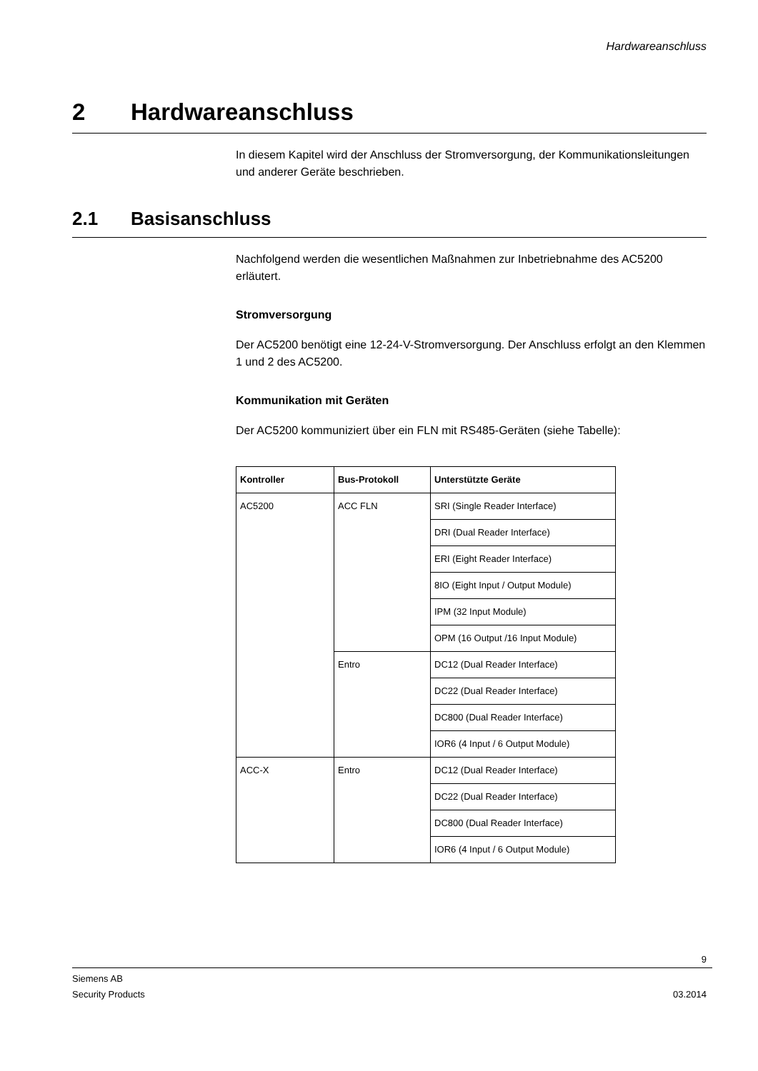Hardwareanschluss
2 Hardwareanschluss
In diesem Kapitel wird der Anschluss der Stromversorgung, der Kommunikationsleitungen und anderer Geräte beschrieben.
2.1 Basisanschluss
Nachfolgend werden die wesentlichen Maßnahmen zur Inbetriebnahme des AC5200 erläutert.
Stromversorgung
Der AC5200 benötigt eine 12-24-V-Stromversorgung. Der Anschluss erfolgt an den Klemmen 1 und 2 des AC5200.
Kommunikation mit Geräten
Der AC5200 kommuniziert über ein FLN mit RS485-Geräten (siehe Tabelle):
| Kontroller | Bus-Protokoll | Unterstützte Geräte |
| --- | --- | --- |
| AC5200 | ACC FLN | SRI (Single Reader Interface) |
| | | DRI (Dual Reader Interface) |
| | | ERI (Eight Reader Interface) |
| | | 8IO (Eight Input / Output Module) |
| | | IPM (32 Input Module) |
| | | OPM (16 Output /16 Input Module) |
| | Entro | DC12 (Dual Reader Interface) |
| | | DC22 (Dual Reader Interface) |
| | | DC800 (Dual Reader Interface) |
| | | IOR6 (4 Input / 6 Output Module) |
| ACC-X | Entro | DC12 (Dual Reader Interface) |
| | | DC22 (Dual Reader Interface) |
| | | DC800 (Dual Reader Interface) |
| | | IOR6 (4 Input / 6 Output Module) |
9
Siemens AB
Security Products 03.2014